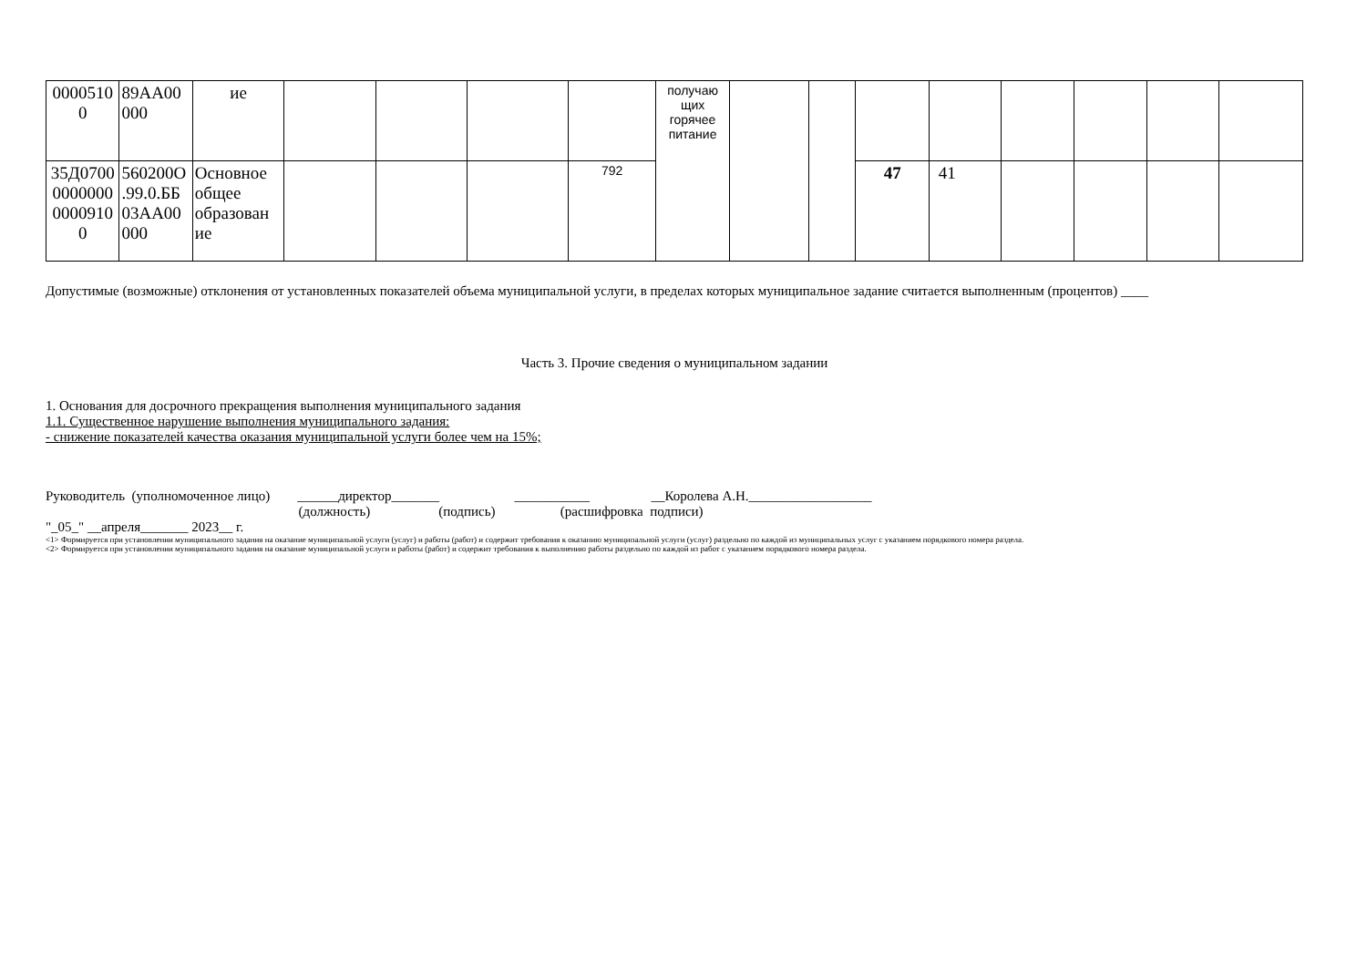| 0000510 0 | 89АА00 000 | ие | | | | | получаю щих горячее питание | | | | | | | | |
| 35Д0700 0000000 0000910 0 | 560200О .99.0.ББ 03АА00 000 | Основное общее образован ие | | | | 792 | | | | 47 | 41 | | | | |
Допустимые (возможные) отклонения от установленных показателей объема муниципальной услуги, в пределах которых муниципальное задание считается выполненным (процентов) ____
Часть 3. Прочие сведения о муниципальном задании
1. Основания для досрочного прекращения выполнения муниципального задания
1.1. Существенное нарушение выполнения муниципального задания:
- снижение показателей качества оказания муниципальной услуги более чем на 15%;
Руководитель (уполномоченное лицо) ______директор_______ ___________ __Королева А.Н.__________________
(должность) (подпись) (расшифровка подписи)
"_05_" __апреля_______ 2023__ г.
<1> Формируется при установлении муниципального задания на оказание муниципальной услуги (услуг) и работы (работ) и содержит требования к оказанию муниципальной услуги (услуг) раздельно по каждой из муниципальных услуг с указанием порядкового номера раздела.
<2> Формируется при установлении муниципального задания на оказание муниципальной услуги и работы (работ) и содержит требования к выполнению работы раздельно по каждой из работ с указанием порядкового номера раздела.